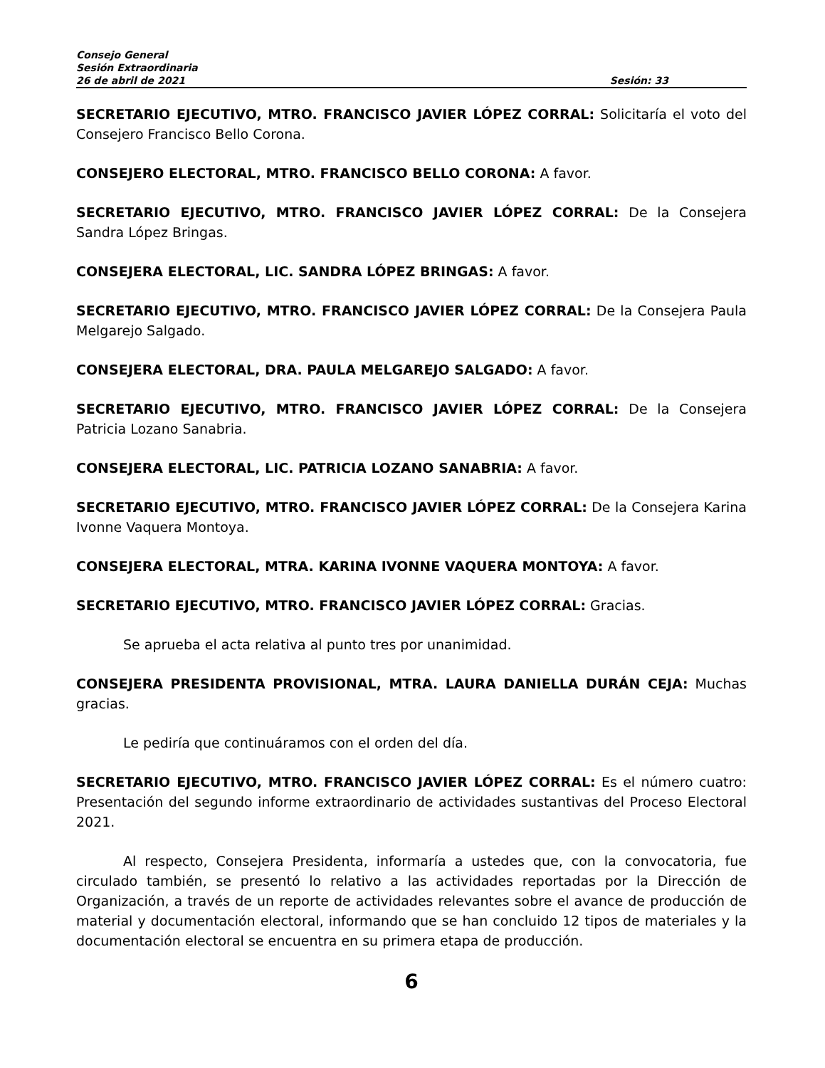Consejo General
Sesión Extraordinaria
26 de abril de 2021 Sesión: 33
SECRETARIO EJECUTIVO, MTRO. FRANCISCO JAVIER LÓPEZ CORRAL: Solicitaría el voto del Consejero Francisco Bello Corona.
CONSEJERO ELECTORAL, MTRO. FRANCISCO BELLO CORONA: A favor.
SECRETARIO EJECUTIVO, MTRO. FRANCISCO JAVIER LÓPEZ CORRAL: De la Consejera Sandra López Bringas.
CONSEJERA ELECTORAL, LIC. SANDRA LÓPEZ BRINGAS: A favor.
SECRETARIO EJECUTIVO, MTRO. FRANCISCO JAVIER LÓPEZ CORRAL: De la Consejera Paula Melgarejo Salgado.
CONSEJERA ELECTORAL, DRA. PAULA MELGAREJO SALGADO: A favor.
SECRETARIO EJECUTIVO, MTRO. FRANCISCO JAVIER LÓPEZ CORRAL: De la Consejera Patricia Lozano Sanabria.
CONSEJERA ELECTORAL, LIC. PATRICIA LOZANO SANABRIA: A favor.
SECRETARIO EJECUTIVO, MTRO. FRANCISCO JAVIER LÓPEZ CORRAL: De la Consejera Karina Ivonne Vaquera Montoya.
CONSEJERA ELECTORAL, MTRA. KARINA IVONNE VAQUERA MONTOYA: A favor.
SECRETARIO EJECUTIVO, MTRO. FRANCISCO JAVIER LÓPEZ CORRAL: Gracias.
Se aprueba el acta relativa al punto tres por unanimidad.
CONSEJERA PRESIDENTA PROVISIONAL, MTRA. LAURA DANIELLA DURÁN CEJA: Muchas gracias.
Le pediría que continuáramos con el orden del día.
SECRETARIO EJECUTIVO, MTRO. FRANCISCO JAVIER LÓPEZ CORRAL: Es el número cuatro: Presentación del segundo informe extraordinario de actividades sustantivas del Proceso Electoral 2021.
Al respecto, Consejera Presidenta, informaría a ustedes que, con la convocatoria, fue circulado también, se presentó lo relativo a las actividades reportadas por la Dirección de Organización, a través de un reporte de actividades relevantes sobre el avance de producción de material y documentación electoral, informando que se han concluido 12 tipos de materiales y la documentación electoral se encuentra en su primera etapa de producción.
6